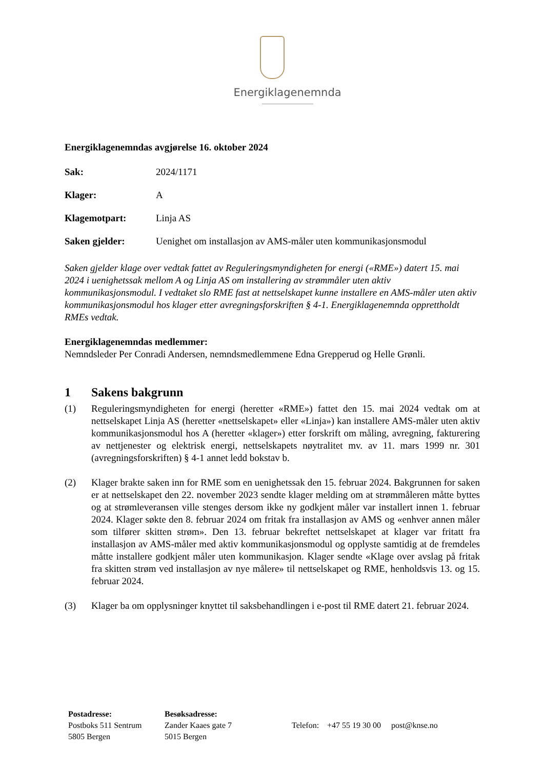Energiklagenemnda
Energiklagenemndas avgjørelse 16. oktober 2024
Sak: 2024/1171
Klager: A
Klagemotpart: Linja AS
Saken gjelder: Uenighet om installasjon av AMS-måler uten kommunikasjonsmodul
Saken gjelder klage over vedtak fattet av Reguleringsmyndigheten for energi («RME») datert 15. mai 2024 i uenighetssak mellom A og Linja AS om installering av strømmåler uten aktiv kommunikasjonsmodul. I vedtaket slo RME fast at nettselskapet kunne installere en AMS-måler uten aktiv kommunikasjonsmodul hos klager etter avregningsforskriften § 4-1. Energiklagenemnda opprettholdt RMEs vedtak.
Energiklagenemndas medlemmer:
Nemndsleder Per Conradi Andersen, nemndsmedlemmene Edna Grepperud og Helle Grønli.
1 Sakens bakgrunn
(1) Reguleringsmyndigheten for energi (heretter «RME») fattet den 15. mai 2024 vedtak om at nettselskapet Linja AS (heretter «nettselskapet» eller «Linja») kan installere AMS-måler uten aktiv kommunikasjonsmodul hos A (heretter «klager») etter forskrift om måling, avregning, fakturering av nettjenester og elektrisk energi, nettselskapets nøytralitet mv. av 11. mars 1999 nr. 301 (avregningsforskriften) § 4-1 annet ledd bokstav b.
(2) Klager brakte saken inn for RME som en uenighetssak den 15. februar 2024. Bakgrunnen for saken er at nettselskapet den 22. november 2023 sendte klager melding om at strømmåleren måtte byttes og at strømleveransen ville stenges dersom ikke ny godkjent måler var installert innen 1. februar 2024. Klager søkte den 8. februar 2024 om fritak fra installasjon av AMS og «enhver annen måler som tilfører skitten strøm». Den 13. februar bekreftet nettselskapet at klager var fritatt fra installasjon av AMS-måler med aktiv kommunikasjonsmodul og opplyste samtidig at de fremdeles måtte installere godkjent måler uten kommunikasjon. Klager sendte «Klage over avslag på fritak fra skitten strøm ved installasjon av nye målere» til nettselskapet og RME, henholdsvis 13. og 15. februar 2024.
(3) Klager ba om opplysninger knyttet til saksbehandlingen i e-post til RME datert 21. februar 2024.
Postadresse:
Postboks 511 Sentrum
5805 Bergen
Besøksadresse:
Zander Kaaes gate 7
5015 Bergen
Telefon: +47 55 19 30 00 post@knse.no